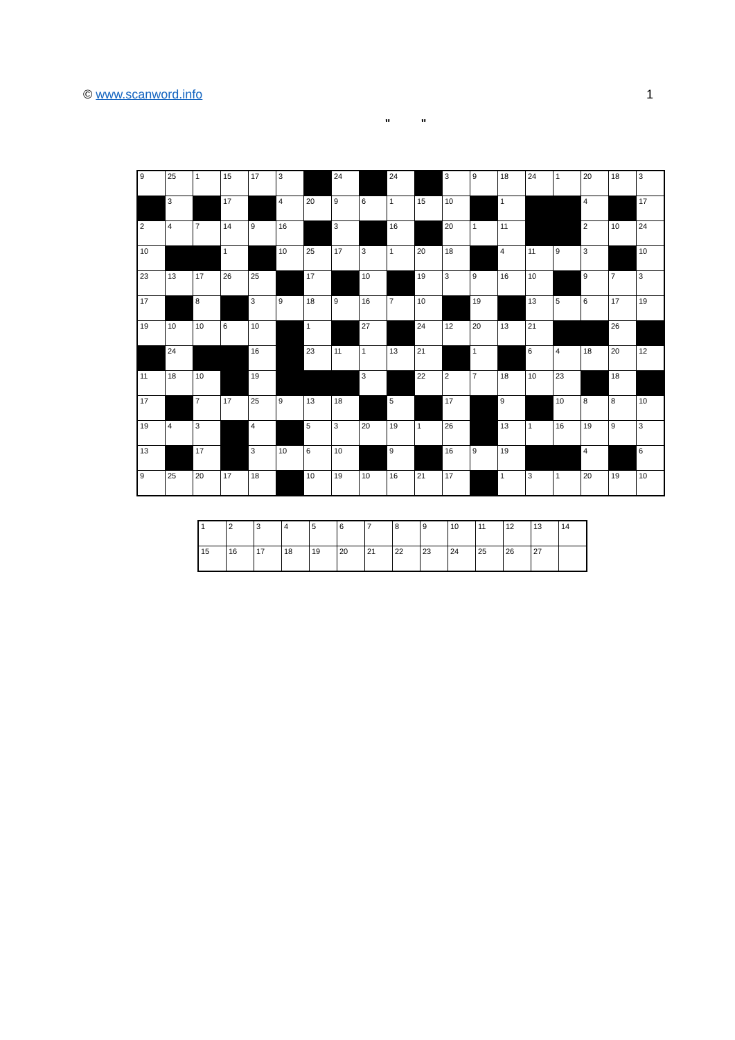© www.scanword.info 1
" "
| 9 | 25 | 1 | 15 | 17 | 3 | | 24 | | 24 | | 3 | 9 | 18 | 24 | 1 | 20 | 18 | 3 |
| | 3 | | 17 | | 4 | 20 | 9 | 6 | 1 | 15 | 10 | | 1 | | | 4 | | 17 |
| 2 | 4 | 7 | 14 | 9 | 16 | | 3 | | 16 | | 20 | 1 | 11 | | | 2 | 10 | 24 |
| 10 | | | 1 | | 10 | 25 | 17 | 3 | 1 | 20 | 18 | | 4 | 11 | 9 | 3 | | 10 |
| 23 | 13 | 17 | 26 | 25 | | 17 | | 10 | | 19 | 3 | 9 | 16 | 10 | | 9 | 7 | 3 |
| 17 | | 8 | | 3 | 9 | 18 | 9 | 16 | 7 | 10 | | 19 | | 13 | 5 | 6 | 17 | 19 |
| 19 | 10 | 10 | 6 | 10 | | 1 | | 27 | | 24 | 12 | 20 | 13 | 21 | | | 26 | |
| | 24 | | | 16 | | 23 | 11 | 1 | 13 | 21 | | 1 | | 6 | 4 | 18 | 20 | 12 |
| 11 | 18 | 10 | | 19 | | | | 3 | | 22 | 2 | 7 | 18 | 10 | 23 | | 18 | |
| 17 | | 7 | 17 | 25 | 9 | 13 | 18 | | 5 | | 17 | | 9 | | 10 | 8 | 8 | 10 |
| 19 | 4 | 3 | | 4 | | 5 | 3 | 20 | 19 | 1 | 26 | | 13 | 1 | 16 | 19 | 9 | 3 |
| 13 | | 17 | | 3 | 10 | 6 | 10 | | 9 | | 16 | 9 | 19 | | | 4 | | 6 |
| 9 | 25 | 20 | 17 | 18 | | 10 | 19 | 10 | 16 | 21 | 17 | | 1 | 3 | 1 | 20 | 19 | 10 |
| 1 | 2 | 3 | 4 | 5 | 6 | 7 | 8 | 9 | 10 | 11 | 12 | 13 | 14 |
| 15 | 16 | 17 | 18 | 19 | 20 | 21 | 22 | 23 | 24 | 25 | 26 | 27 | |